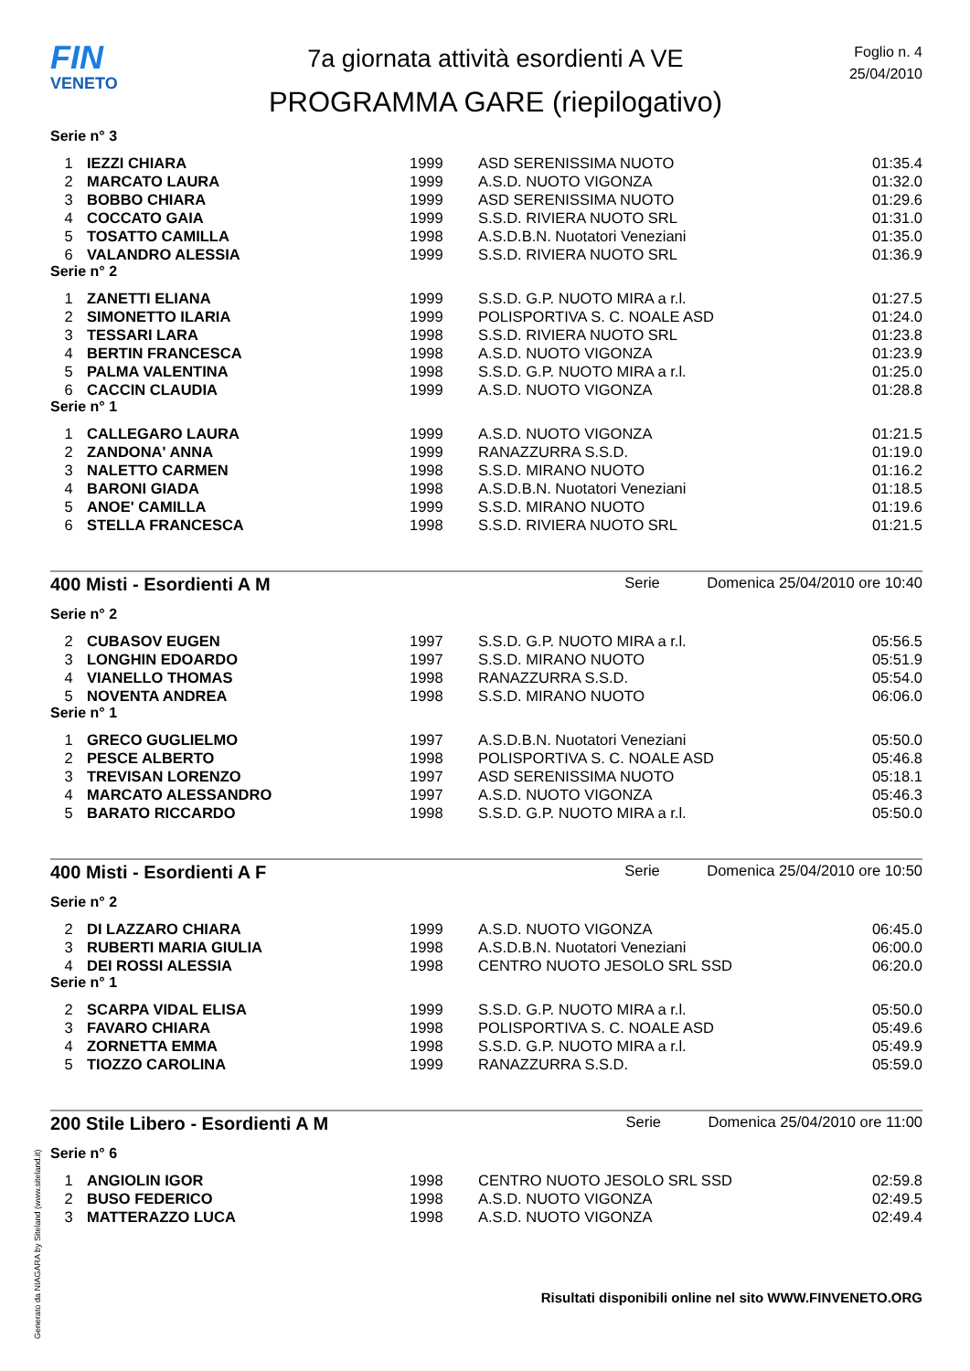FIN
VENETO
7a giornata attività esordienti A VE
PROGRAMMA GARE (riepilogativo)
Foglio n. 4
25/04/2010
Serie n° 3
| 1 | IEZZI CHIARA | 1999 | ASD SERENISSIMA NUOTO | 01:35.4 |
| 2 | MARCATO LAURA | 1999 | A.S.D. NUOTO VIGONZA | 01:32.0 |
| 3 | BOBBO CHIARA | 1999 | ASD SERENISSIMA NUOTO | 01:29.6 |
| 4 | COCCATO GAIA | 1999 | S.S.D. RIVIERA NUOTO SRL | 01:31.0 |
| 5 | TOSATTO CAMILLA | 1998 | A.S.D.B.N. Nuotatori Veneziani | 01:35.0 |
| 6 | VALANDRO ALESSIA | 1999 | S.S.D. RIVIERA NUOTO SRL | 01:36.9 |
Serie n° 2
| 1 | ZANETTI ELIANA | 1999 | S.S.D. G.P. NUOTO MIRA a r.l. | 01:27.5 |
| 2 | SIMONETTO ILARIA | 1999 | POLISPORTIVA S. C. NOALE ASD | 01:24.0 |
| 3 | TESSARI LARA | 1998 | S.S.D. RIVIERA NUOTO SRL | 01:23.8 |
| 4 | BERTIN FRANCESCA | 1998 | A.S.D. NUOTO VIGONZA | 01:23.9 |
| 5 | PALMA VALENTINA | 1998 | S.S.D. G.P. NUOTO MIRA a r.l. | 01:25.0 |
| 6 | CACCIN CLAUDIA | 1999 | A.S.D. NUOTO VIGONZA | 01:28.8 |
Serie n° 1
| 1 | CALLEGARO LAURA | 1999 | A.S.D. NUOTO VIGONZA | 01:21.5 |
| 2 | ZANDONA' ANNA | 1999 | RANAZZURRA S.S.D. | 01:19.0 |
| 3 | NALETTO CARMEN | 1998 | S.S.D. MIRANO NUOTO | 01:16.2 |
| 4 | BARONI GIADA | 1998 | A.S.D.B.N. Nuotatori Veneziani | 01:18.5 |
| 5 | ANOE' CAMILLA | 1999 | S.S.D. MIRANO NUOTO | 01:19.6 |
| 6 | STELLA FRANCESCA | 1998 | S.S.D. RIVIERA NUOTO SRL | 01:21.5 |
400 Misti - Esordienti A M Serie Domenica 25/04/2010 ore 10:40
Serie n° 2
| 2 | CUBASOV EUGEN | 1997 | S.S.D. G.P. NUOTO MIRA a r.l. | 05:56.5 |
| 3 | LONGHIN EDOARDO | 1997 | S.S.D. MIRANO NUOTO | 05:51.9 |
| 4 | VIANELLO THOMAS | 1998 | RANAZZURRA S.S.D. | 05:54.0 |
| 5 | NOVENTA ANDREA | 1998 | S.S.D. MIRANO NUOTO | 06:06.0 |
Serie n° 1
| 1 | GRECO GUGLIELMO | 1997 | A.S.D.B.N. Nuotatori Veneziani | 05:50.0 |
| 2 | PESCE ALBERTO | 1998 | POLISPORTIVA S. C. NOALE ASD | 05:46.8 |
| 3 | TREVISAN LORENZO | 1997 | ASD SERENISSIMA NUOTO | 05:18.1 |
| 4 | MARCATO ALESSANDRO | 1997 | A.S.D. NUOTO VIGONZA | 05:46.3 |
| 5 | BARATO RICCARDO | 1998 | S.S.D. G.P. NUOTO MIRA a r.l. | 05:50.0 |
400 Misti - Esordienti A F Serie Domenica 25/04/2010 ore 10:50
Serie n° 2
| 2 | DI LAZZARO CHIARA | 1999 | A.S.D. NUOTO VIGONZA | 06:45.0 |
| 3 | RUBERTI MARIA GIULIA | 1998 | A.S.D.B.N. Nuotatori Veneziani | 06:00.0 |
| 4 | DEI ROSSI ALESSIA | 1998 | CENTRO NUOTO JESOLO SRL SSD | 06:20.0 |
Serie n° 1
| 2 | SCARPA VIDAL ELISA | 1999 | S.S.D. G.P. NUOTO MIRA a r.l. | 05:50.0 |
| 3 | FAVARO CHIARA | 1998 | POLISPORTIVA S. C. NOALE ASD | 05:49.6 |
| 4 | ZORNETTA EMMA | 1998 | S.S.D. G.P. NUOTO MIRA a r.l. | 05:49.9 |
| 5 | TIOZZO CAROLINA | 1999 | RANAZZURRA S.S.D. | 05:59.0 |
200 Stile Libero - Esordienti A M Serie Domenica 25/04/2010 ore 11:00
Serie n° 6
| 1 | ANGIOLIN IGOR | 1998 | CENTRO NUOTO JESOLO SRL SSD | 02:59.8 |
| 2 | BUSO FEDERICO | 1998 | A.S.D. NUOTO VIGONZA | 02:49.5 |
| 3 | MATTERAZZO LUCA | 1998 | A.S.D. NUOTO VIGONZA | 02:49.4 |
Risultati disponibili online nel sito WWW.FINVENETO.ORG
Generato da NIAGARA by Siteland (www.siteland.it)